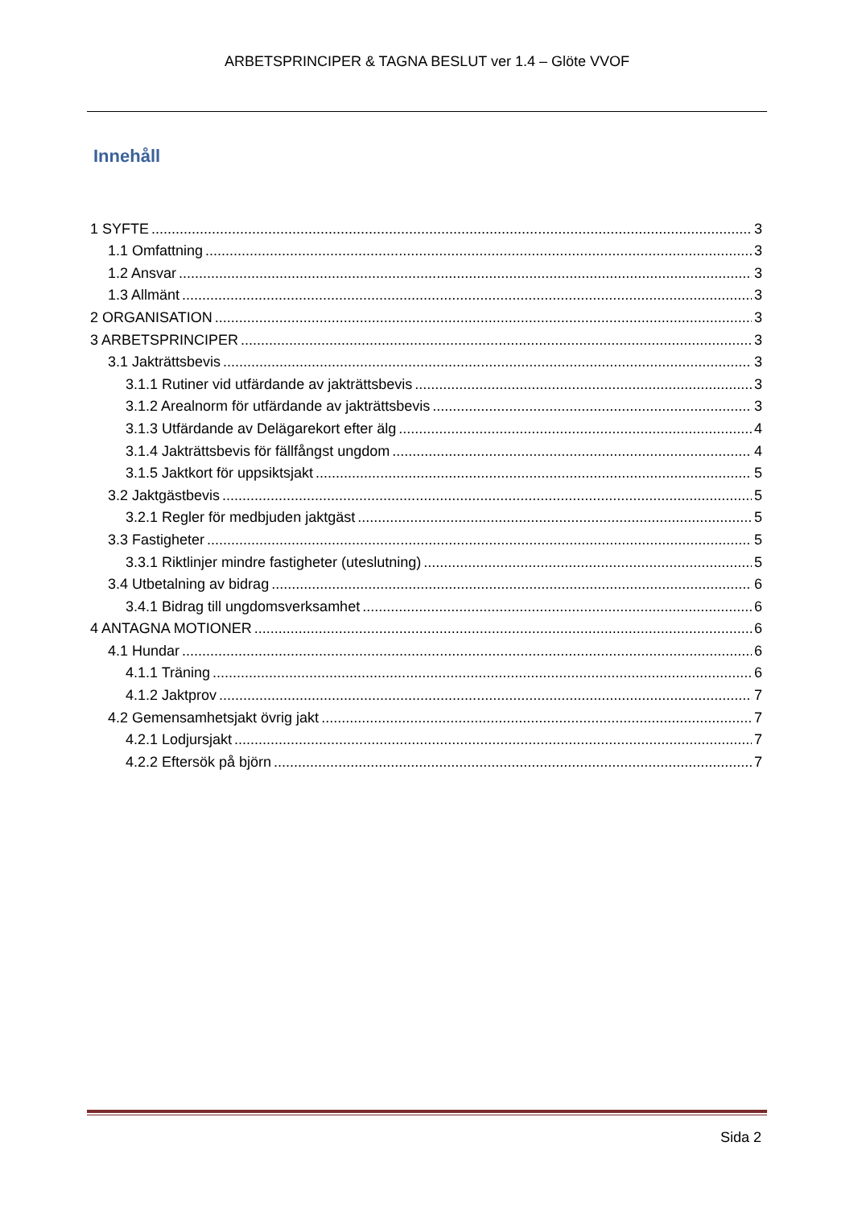ARBETSPRINCIPER & TAGNA BESLUT ver 1.4 – Glöte VVOF
Innehåll
1 SYFTE 3
1.1 Omfattning 3
1.2 Ansvar 3
1.3 Allmänt 3
2 ORGANISATION 3
3 ARBETSPRINCIPER 3
3.1 Jakträttsbevis 3
3.1.1 Rutiner vid utfärdande av jakträttsbevis 3
3.1.2 Arealnorm för utfärdande av jakträttsbevis 3
3.1.3 Utfärdande av Delägarekort efter älg 4
3.1.4 Jakträttsbevis för fällfångst ungdom 4
3.1.5 Jaktkort för uppsiktsjakt 5
3.2 Jaktgästbevis 5
3.2.1 Regler för medbjuden jaktgäst 5
3.3 Fastigheter 5
3.3.1 Riktlinjer mindre fastigheter (uteslutning) 5
3.4 Utbetalning av bidrag 6
3.4.1 Bidrag till ungdomsverksamhet 6
4 ANTAGNA MOTIONER 6
4.1 Hundar 6
4.1.1 Träning 6
4.1.2 Jaktprov 7
4.2 Gemensamhetsjakt övrig jakt 7
4.2.1 Lodjursjakt 7
4.2.2 Eftersök på björn 7
Sida 2